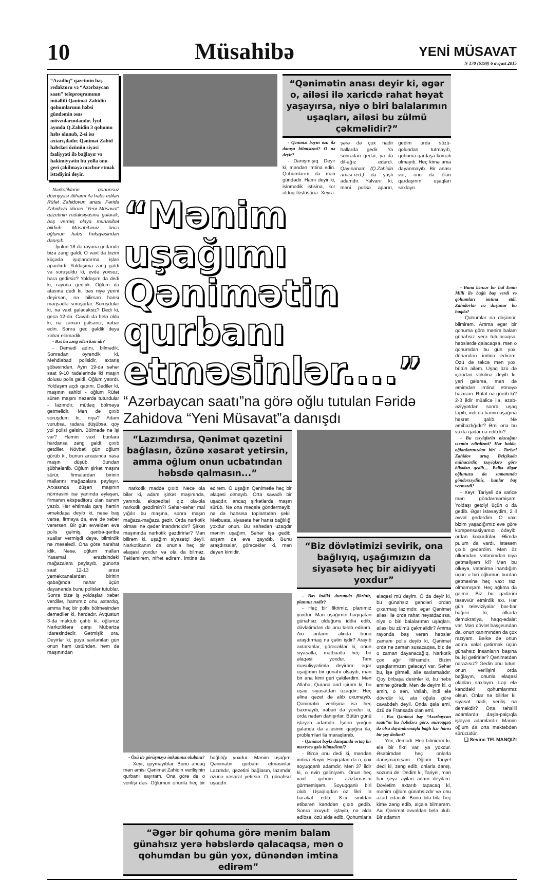10
Müsahibə
YENİ MÜSAVAT
N 170 (6198) 6 avqust 2015
“Azadlıq” qəzetinin baş redaktoru və “Azərbaycan saatı” teleproqramının müəllifi Qənimət Zahidin qohumlarının həbsi gündəmin əsas mövzularındandır. İyul ayında Q.Zahidin 3 qohumu həbs olunub, 2-si isə axtarışdadır. Qənimət Zahid həbsləri özünün siyasi fəaliyyəti ilə bağlayır və hakimiyyətin bu yolla onu geri çəkilməyə məcbur etmək istədiyini deyir.
Narkotiklərin qanunsuz dövriyyəsi ittihamı ilə həbs edilən Rüfət Zahidovun anası Fəridə Zahidova dünən “Yeni Müsavat” qəzetinin redaksiyasına gələrək, baş vermiş olaya münasibət bildirib. Müsahibimiz öncə oğlunun həbs hekayəsindən danışıb.
- İyulun 18-də rayona gedəndə bizə zəng gəldi. O vaxt da bizim küçədə işıqlandırma işləri aparılırdı. Yoldaşıma zəng gəldi və soruşuldu ki, evdə yoxsuz, hara gedirsiz? Yoldaşım da dedi ki, rayona gedirik. Oğlum da atasına dedi ki, bəs niyə yerini deyirsən, nə bilirsən hansı məqsədlə soruşurlar. Soruşdular ki, nə vaxt gələcəksiz? Dedi ki, gecə 12-də. Cavab da belə oldu ki, nə zaman gəlsəniz, xəbər edin. Sonra gec gəldik deyə xəbər eləmədik.
- Bəs bu zəng edən kim idi?
- Demədi adını, bilmədik. Sonradan öyrəndik ki, Mehdiabad polisidir, axtarış şöbəsindən. Ayın 19-da səhər saat 9-10 radələrində iki maşın dolusu polis gəldi. Oğlum yatırdı. Yoldaşım açdı qapını. Dedilər ki, maşının sahibi - oğlum Rüfət sürən maşını nəzərdə tuturdular - lazımdır, mütləq bölməyə getməlidir. Mən də çıxıb soruşdum ki, niyə? Adam vurubsa, radara düşübsə, qoy yol polisi gəlsin. Bölmədə nə işi var? Həmin vaxt bunlara hardansa zəng gəldi, çıxıb getdilər. Növbəti gün oğlum görüb ki, bunun arxasınca nəsə maşın düşüb. Bundan şübhələnib. Oğlum şirkət maşını sürür, firmalardan birinin mallarını mağazalara paylayır. Arxasınca düşən maşının nömrəsini isə yanında əyləşən, firmanın ekspeditoru olan xanım yazıb. Hər ehtimala qarşı həmin əməkdaşa deyib ki, nəsə baş versə, firmaya da, evə də xəbər verərsən. Bir gün əvvəldən evə polis gəlmiş, qəribə-qəribə suallar vermişdi deyə, bilmirdik nə məsələdi. Ona görə narahat idik. Nəsə, oğlum malları Yasamal ərazisindəki mağazalara paylayıb, günorta saat 12-13 arası yeməkxanalardan birinin qabağında nahar üçün dayananda bunu polislər tutublar. Sonra bizə iş yoldaşları xəbər verdilər, hamımız onu axtardıq, amma heç bir polis bölməsindən demədilər ki, hardadır. Avqustun 3-də məktub çatıb ki, oğlunuz Narkotiklərə qarşı Mübarizə İdarəsindədir. Getmişik ora. Deyirlər ki, guya saxlanılan gün onun həm üstündən, həm də maşınından
“Qənimətin anası deyir ki, əgər o, ailəsi ilə xaricdə rahat həyat yaşayırsa, niyə o biri balalarımın uşaqları, ailəsi bu zülmü çəkməlidir?”
- Qənimət bəyin özü ilə danışa bilmisizmi? O nə deyir?
- Danışmışıq. Deyir ki, məndən imtina edin. Qohumlarım da mən gündədir. Hamı deyir ki, isinmədik istisinə, kor olduq tüstüsünə. Xeyrə-şərə də çox nadir hallarda gedir. Ya sonradan gedər, ya da dil-ağız edərdi. Qayınanam (Q.Zahidin anası-red.) da yaşlı adamdır. Yalvarır ki, məni polisə aparın, gedim orda sözü-qolundan tutmayıb, qohuma-qardaşa kömək olmayıb. Heç kimə arxa dayanmayıb. Bir anası var, onu da ölən qardaşının uşaqları saxlayır.
“Mənim uşağımı Qənimətin qurbanı etməsinlər....”
“Azərbaycan saatı”na görə oğlu tutulan Fəridə Zahidova “Yeni Müsavat”a danışdı
“Lazımdırsa, Qənimət qəzetini bağlasın, özünə xəsarət yetirsin, amma oğlum onun ucbatından həbsdə qalmasın...”
narkotik maddə çıxıb. Necə ola bilər ki, adam şirkət maşınında, yanında ekspeditel qız ola-ola narkotik gəzdirsin?! Səhər-səhər mal yığılır bu maşına, sonra maşın mağaza-mağaza gəzir. Orda narkotik olması nə qədər inandırıcıdır? Şirkət maşınında narkotik gəzdirirlər? Mən bilirəm ki, uşağım siyasətçi deyil. Narkotikanın da onunla heç bir əlaqəsi yoxdur və ola da bilməz. Təkləmirəm, nifrət edirəm, imtina da edirəm. O uşağın Qənimətlə heç bir əlaqəsi olmayıb. Orta savadlı bir uşaqdır, ancaq şirkətlərdə maşın sürüb. Nə ona məqalə göndərməyib, nə də hansısa toplantıdan şəkil. Mətbuata, siyasətə hər hansı bağlılığı yoxdur onun. Bu sahədən uzaqdır mənim uşağım. Səhər işə gedib, axşam da evə qayıdıb. Bunu araşdırsalar, görəcəklər ki, mən deyən kimidir.
“Biz dövlətimizi sevirik, ona bağlıyıq, uşağımızın da siyasətə heç bir aidiyyəti yoxdur”
- Özü ilə görüşməyə imkanınız olubmu?
- Xeyr, qoymayıblar. Bunu ancaq mən əmisi Qənimət Zahidin verilişinin qurbanı sayıram. Ona görə də o verilişi dəs- Oğlumun onunla heç bir bağlılığı yoxdur. Mənim uşağımı Qənimətin qurbanı etməsinlər. Lazımdır, qəzetini bağlasın, lazımdır, özünə xəsarət yetirsin. O, günahsız uşaqdır.
- Bəs indiki durumda fikriniz, planınız nədir?
- Heç bir fikrimiz, planımız yoxdur. Mən uşağımın həqiqətən günahsız olduğunu iddia edib, dövlətimdən də onu tələb edirəm. Axı onların əlində bunu araşdırmaq nə çətin işdir? Arayıb axtarsınlar, görəcəklər ki, onun siyasətlə, mətbuatla heç bir əlaqəsi yoxdur. Tam məsuliyyətimlə deyirəm: əgər uşağımın bir günahı olsaydı, mən bir ana kimi geri çəkilərdim. Mən Allaha, Qurana and içirəm ki, bu uşaq siyasətdən uzaqdır. Heç əlinə qəzet də alıb oxumayıb, Qənimətin verilişinə isə heç baxmayıb, xəbəri də yoxdur ki, orda nədən danışırlar. Bütün günü işləyən adamdır. İşdən yorğun gələndə də ailəsinin qayğısı ilə, problemləri ilə maraqlanıb.
- Qənimət bəylə danışanda ortaq bir məxrəcə gələ bilmədizmi?
- Bircə onu dedi ki, məndən imtina eləyin. Həqiqətən də o, çox soyuqqanlı adamdır. Mən 37 ildir ki, o evin gəliniyəm. Onun heç vaxt qohum əzizləməsini görməmişəm. Soyuqqanlı biri olub. Uşaqlıqdan öz fikri ilə hərəkət edib. 8-ci sinifdən etibarən kənddən çıxıb gedib. Sonra oxuyub, işləyib, nə əldə edibsə, özü əldə edib. Qohumlarla əlaqəsi mü deyim. O da deyir ki, bu günahsız gəncləri ordan çıxarmaq lazımdır, əgər Qənimət ailəsi ilə orda rahat həyatdadırsa, niyə o biri balalarımın uşaqları, ailəsi bu zülmü çəkməlidir? Amma rayonda baş verən həbslər zamanı polis deyib ki, Qənimət orda nə zaman susacaqsa, biz də o zaman dayanacağıq. Narkotik çox ağır ittihamdır. Bizim uşaqlarımızın gələcəyi var. Səhər bu, işə girməli, ailə saxlamalıdır. Qoy birbaşa desinlər ki, bu həbs əminə görədir. Mən də deyim ki, o əmin, o sən. Vallah, indi elə dövrdür ki, ata oğula görə cavabdeh deyil. Onda qala əmi, özü də Fransada olan əmi.
- Bəs Qənimət bəy “Azərbaycan saatı”nı bu həbslərə görə, müvəqqəti də olsa dayandırmaqla bağlı hər hansı bir şey dedimi?
- Yox, demədi. Heç bilmirəm ki, elə bir fikri var, ya yoxdur. Əsəbimdən heç onlarla danışmamışam. Oğlum Tariyel dedi ki, zəng edib, onlarla danış, sözünü de. Dedim ki, Tariyel, mən hər şeyə əyilən adam deyiləm. Dövlətim axtarıb tapacaq ki, mənim oğlum günahsızdır və onu azad edəcək. Bunu bilə-bilə heç kimə zəng edib, alçala bilmərəm. Axı Qənimət əvvəldən belə olub. Bir adamın
“Əgər bir qohuma görə mənim balam günahsız yerə həbslərdə qalacaqsa, mən o qohumdan bu gün yox, dünəndən imtina edirəm”
- Buna bənzər bir hal Emin Milli ilə bağlı baş verdi və qohumları imtina etdi. Zahidovlar nə düşünür bu haqda?
- Qohumlar nə düşünür, bilmirəm. Amma əgər bir qohuma görə mənim balam günahsız yerə tutulacaqsa, həbslərdə qalacaqsa, mən o qohumdan bu gün yox, dünəndən imtina edirəm. Özü də təkcə mən yox, bütün ailəm. Uşaq özü də içəridən vəkilinə deyib ki, yeri gələrsə, mən də əmimdən imtina etməyə hazıram. Rüfət nə görüb ki? 2-3 ildir müalicə ilə, əzab-əziyyətdən sonra uşaq tapıb, indi də həmin uşağına həsrət qalıb. Nə əmibazlığıdır? Əmi ona bu vaxta qədər nə edib ki?
- Bu təzyiqlərin olacağını təxmin edirdizmi? Hər halda, oğlanlarınızdan biri - Tariyel Zahidov artıq Belçikada mühacirdir, təzyiqlərə görə ölkədən gedib.... Bəlkə digər oğlunuzu da zamanında göndərsəydiniz, bunlar baş verməzdi?
- Xeyr. Tariyeli də xaricə mən göndərməmişəm. Yoldaşı getdiyi üçün o da gedib. Əgər istəsəydim, 2 il əvvəl gedərdim. O vaxt bizim yaşadığımız evə görə kompensasiyamızı ödəyib, ordan köçürdülər. Əlimdə pulum da vardı. İstəsəm çıxıb gedərdim. Mən öz ölkəmdən, vətənimdən niyə getməliyəm ki? Mən bu ölkəyə, vətənimə inandığım üçün o biri oğlumun burdan getməsinə heç vaxt razı olmamışam. Heç ağlıma da gəlmir. Biz bu qədərini təsəvvür etmirdik axı. Hər gün televiziyalar bar-bar bağırır ki, ölkədə demokratiya, haqq-ədalət var. Mən dövlət başçısından da, onun xanımından da çox razıyam. Bəlkə də onun adına xələl gətirmək üçün günahsız insanların başına bu işi gətirirlər? Qənimətdən narazısız? Gedin onu tutun, onun verilişini orda bağlayın, onunla əlaqəsi olanları saxlayın. Lap elə kənddəki qohumlarımız olsun. Onlar nə bilirlər ki, siyasət nədi, veriliş nə deməkdir? Orta təhsilli adamlardır, daşla-palçıqla işləyən adamlardır. Mənim oğlum da orta məktəbdən sürücüdür.
❑ Sevinc TELMANQIZI